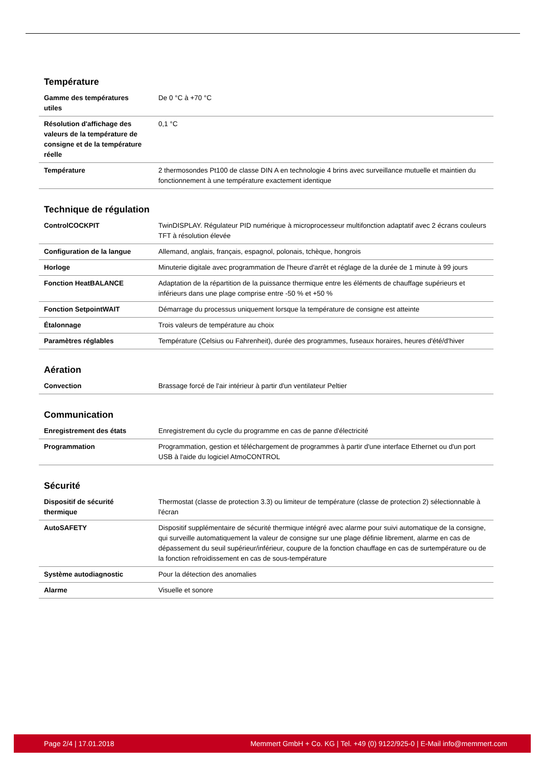Température
| Gamme des températures utiles | De 0 °C à +70 °C |
| Résolution d'affichage des valeurs de la température de consigne et de la température réelle | 0,1 °C |
| Température | 2 thermosondes Pt100 de classe DIN A en technologie 4 brins avec surveillance mutuelle et maintien du fonctionnement à une température exactement identique |
Technique de régulation
| ControlCOCKPIT | TwinDISPLAY. Régulateur PID numérique à microprocesseur multifonction adaptatif avec 2 écrans couleurs TFT à résolution élevée |
| Configuration de la langue | Allemand, anglais, français, espagnol, polonais, tchèque, hongrois |
| Horloge | Minuterie digitale avec programmation de l'heure d'arrêt et réglage de la durée de 1 minute à 99 jours |
| Fonction HeatBALANCE | Adaptation de la répartition de la puissance thermique entre les éléments de chauffage supérieurs et inférieurs dans une plage comprise entre -50 % et +50 % |
| Fonction SetpointWAIT | Démarrage du processus uniquement lorsque la température de consigne est atteinte |
| Étalonnage | Trois valeurs de température au choix |
| Paramètres réglables | Température (Celsius ou Fahrenheit), durée des programmes, fuseaux horaires, heures d'été/d'hiver |
Aération
| Convection | Brassage forcé de l'air intérieur à partir d'un ventilateur Peltier |
Communication
| Enregistrement des états | Enregistrement du cycle du programme en cas de panne d'électricité |
| Programmation | Programmation, gestion et téléchargement de programmes à partir d'une interface Ethernet ou d'un port USB à l'aide du logiciel AtmoCONTROL |
Sécurité
| Dispositif de sécurité thermique | Thermostat (classe de protection 3.3) ou limiteur de température (classe de protection 2) sélectionnable à l'écran |
| AutoSAFETY | Dispositif supplémentaire de sécurité thermique intégré avec alarme pour suivi automatique de la consigne, qui surveille automatiquement la valeur de consigne sur une plage définie librement, alarme en cas de dépassement du seuil supérieur/inférieur, coupure de la fonction chauffage en cas de surtempérature ou de la fonction refroidissement en cas de sous-température |
| Système autodiagnostic | Pour la détection des anomalies |
| Alarme | Visuelle et sonore |
Page 2/4 | 17.01.2018 Memmert GmbH + Co. KG | Tel. +49 (0) 9122/925-0 | E-Mail info@memmert.com